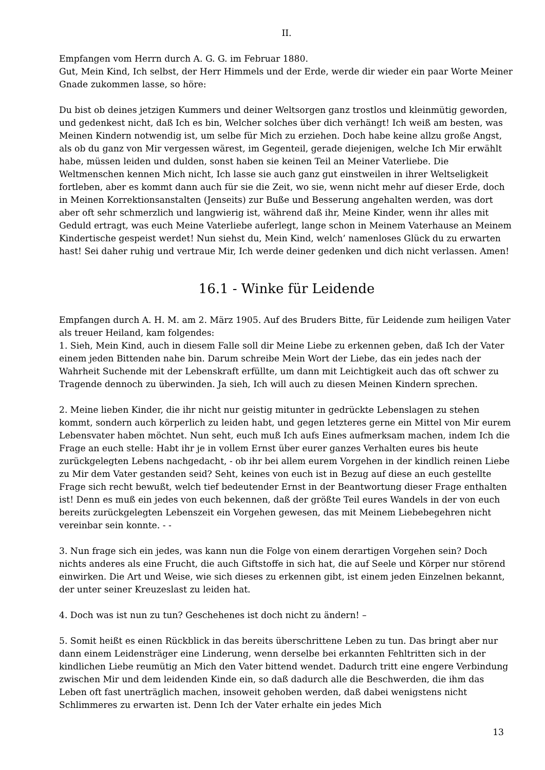II.
Empfangen vom Herrn durch A. G. G. im Februar 1880.
Gut, Mein Kind, Ich selbst, der Herr Himmels und der Erde, werde dir wieder ein paar Worte Meiner Gnade zukommen lasse, so höre:
Du bist ob deines jetzigen Kummers und deiner Weltsorgen ganz trostlos und kleinmütig geworden, und gedenkest nicht, daß Ich es bin, Welcher solches über dich verhängt! Ich weiß am besten, was Meinen Kindern notwendig ist, um selbe für Mich zu erziehen. Doch habe keine allzu große Angst, als ob du ganz von Mir vergessen wärest, im Gegenteil, gerade diejenigen, welche Ich Mir erwählt habe, müssen leiden und dulden, sonst haben sie keinen Teil an Meiner Vaterliebe. Die Weltmenschen kennen Mich nicht, Ich lasse sie auch ganz gut einstweilen in ihrer Weltseligkeit fortleben, aber es kommt dann auch für sie die Zeit, wo sie, wenn nicht mehr auf dieser Erde, doch in Meinen Korrektionsanstalten (Jenseits) zur Buße und Besserung angehalten werden, was dort aber oft sehr schmerzlich und langwierig ist, während daß ihr, Meine Kinder, wenn ihr alles mit Geduld ertragt, was euch Meine Vaterliebe auferlegt, lange schon in Meinem Vaterhause an Meinem Kindertische gespeist werdet! Nun siehst du, Mein Kind, welch’ namenloses Glück du zu erwarten hast! Sei daher ruhig und vertraue Mir, Ich werde deiner gedenken und dich nicht verlassen. Amen!
16.1 - Winke für Leidende
Empfangen durch A. H. M. am 2. März 1905. Auf des Bruders Bitte, für Leidende zum heiligen Vater als treuer Heiland, kam folgendes:
1. Sieh, Mein Kind, auch in diesem Falle soll dir Meine Liebe zu erkennen geben, daß Ich der Vater einem jeden Bittenden nahe bin. Darum schreibe Mein Wort der Liebe, das ein jedes nach der Wahrheit Suchende mit der Lebenskraft erfüllte, um dann mit Leichtigkeit auch das oft schwer zu Tragende dennoch zu überwinden. Ja sieh, Ich will auch zu diesen Meinen Kindern sprechen.
2. Meine lieben Kinder, die ihr nicht nur geistig mitunter in gedrückte Lebenslagen zu stehen kommt, sondern auch körperlich zu leiden habt, und gegen letzteres gerne ein Mittel von Mir eurem Lebensvater haben möchtet. Nun seht, euch muß Ich aufs Eines aufmerksam machen, indem Ich die Frage an euch stelle: Habt ihr je in vollem Ernst über eurer ganzes Verhalten eures bis heute zurückgelegten Lebens nachgedacht, - ob ihr bei allem eurem Vorgehen in der kindlich reinen Liebe zu Mir dem Vater gestanden seid? Seht, keines von euch ist in Bezug auf diese an euch gestellte Frage sich recht bewußt, welch tief bedeutender Ernst in der Beantwortung dieser Frage enthalten ist! Denn es muß ein jedes von euch bekennen, daß der größte Teil eures Wandels in der von euch bereits zurückgelegten Lebenszeit ein Vorgehen gewesen, das mit Meinem Liebebegehren nicht vereinbar sein konnte. - -
3. Nun frage sich ein jedes, was kann nun die Folge von einem derartigen Vorgehen sein? Doch nichts anderes als eine Frucht, die auch Giftstoffe in sich hat, die auf Seele und Körper nur störend einwirken. Die Art und Weise, wie sich dieses zu erkennen gibt, ist einem jeden Einzelnen bekannt, der unter seiner Kreuzeslast zu leiden hat.
4. Doch was ist nun zu tun? Geschehenes ist doch nicht zu ändern! –
5. Somit heißt es einen Rückblick in das bereits überschrittene Leben zu tun. Das bringt aber nur dann einem Leidensträger eine Linderung, wenn derselbe bei erkannten Fehltritten sich in der kindlichen Liebe reumütig an Mich den Vater bittend wendet. Dadurch tritt eine engere Verbindung zwischen Mir und dem leidenden Kinde ein, so daß dadurch alle die Beschwerden, die ihm das Leben oft fast unerträglich machen, insoweit gehoben werden, daß dabei wenigstens nicht Schlimmeres zu erwarten ist. Denn Ich der Vater erhalte ein jedes Mich
13